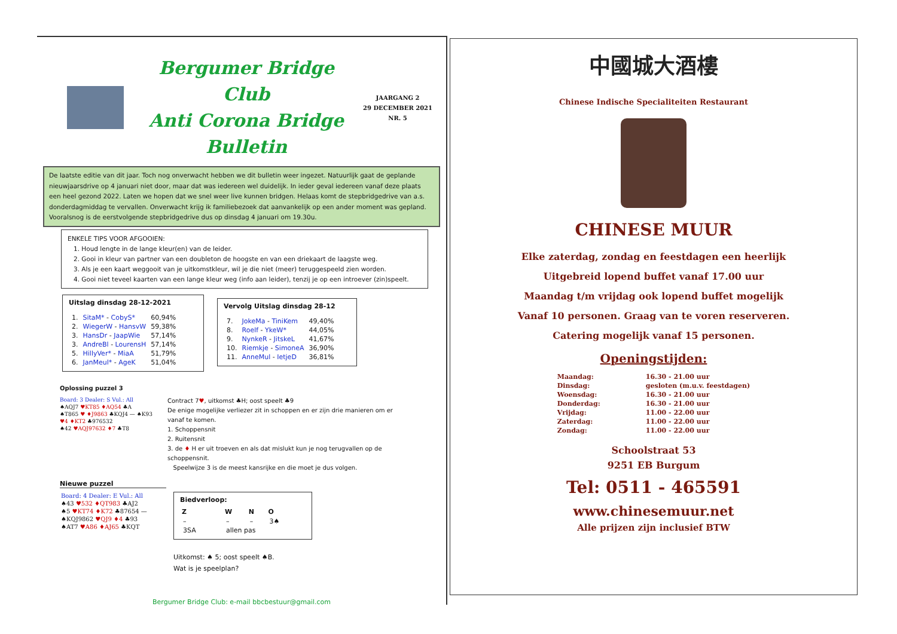Bergumer Bridge Club
Anti Corona Bridge Bulletin
JAARGANG 2
29 DECEMBER 2021
NR. 5
De laatste editie van dit jaar. Toch nog onverwacht hebben we dit bulletin weer ingezet. Natuurlijk gaat de geplande nieuwjaarsdrive op 4 januari niet door, maar dat was iedereen wel duidelijk. In ieder geval iedereen vanaf deze plaats een heel gezond 2022. Laten we hopen dat we snel weer live kunnen bridgen. Helaas komt de stepbridgedrive van a.s. donderdagmiddag te vervallen. Onverwacht krijg ik familiebezoek dat aanvankelijk op een ander moment was gepland. Vooralsnog is de eerstvolgende stepbridgedrive dus op dinsdag 4 januari om 19.30u.
ENKELE TIPS VOOR AFGOOIEN:
1. Houd lengte in de lange kleur(en) van de leider.
2. Gooi in kleur van partner van een doubleton de hoogste en van een driekaart de laagste weg.
3. Als je een kaart weggooit van je uitkomstkleur, wil je die niet (meer) teruggespeeld zien worden.
4. Gooi niet teveel kaarten van een lange kleur weg (info aan leider), tenzij je op een introever (zin)speelt.
Uitslag dinsdag 28-12-2021
| 1. | SitaM* - CobyS* | 60,94% |
| 2. | WiegerW - HansvW | 59,38% |
| 3. | HansDr - JaapWie | 57,14% |
| 3. | AndreBl - LourensH | 57,14% |
| 5. | HillyVer* - MiaA | 51,79% |
| 6. | JanMeul* - AgeK | 51,04% |
Vervolg Uitslag dinsdag 28-12
| 7. | JokeMa - TiniKem | 49,40% |
| 8. | Roelf - YkeW* | 44,05% |
| 9. | NynkeR - JitskeL | 41,67% |
| 10. | Riemkje - SimoneA | 36,90% |
| 11. | AnneMul - IetjeD | 36,81% |
Oplossing puzzel 3
Board: 3 Dealer: S Vul.: All
♠AQJ7 ♥KT85 ♦AQ54 ♣A
♠T865 ♥ ♦J9863 ♣KQJ4 — ♠K93 ♥4 ♦KT2 ♣976532
♠42 ♥AQJ97632 ♦7 ♣T8
Contract 7♥, uitkomst ♣H; oost speelt ♣9
De enige mogelijke verliezer zit in schoppen en er zijn drie manieren om er vanaf te komen.
1. Schoppensnit
2. Ruitensnit
3. de ♦ H er uit troeven en als dat mislukt kun je nog terugvallen op de schoppensnit.
Speelwijze 3 is de meest kansrijke en die moet je dus volgen.
Nieuwe puzzel
Board: 4 Dealer: E Vul.: All
♠43 ♥532 ♦QT983 ♣AJ2
♠5 ♥KT74 ♦K72 ♣87654 — ♠KQJ9862 ♥QJ9 ♦4 ♣93
♠AT7 ♥A86 ♦AJ65 ♣KQT
Biedverloop:
| Z | W | N | O |
| --- | --- | --- | --- |
| – | – | – | 3♠ |
| 3SA | allen pas | | |
Uitkomst: ♠ 5; oost speelt ♠B.
Wat is je speelplan?
Bergumer Bridge Club: e-mail bbcbestuur@gmail.com
中國城大酒樓
Chinese Indische Specialiteiten Restaurant
CHINESE MUUR
Elke zaterdag, zondag en feestdagen een heerlijk
Uitgebreid lopend buffet vanaf 17.00 uur
Maandag t/m vrijdag ook lopend buffet mogelijk
Vanaf 10 personen. Graag van te voren reserveren.
Catering mogelijk vanaf 15 personen.
Openingstijden:
| Maandag: | 16.30 - 21.00 uur |
| Dinsdag: | gesloten (m.u.v. feestdagen) |
| Woensdag: | 16.30 - 21.00 uur |
| Donderdag: | 16.30 - 21.00 uur |
| Vrijdag: | 11.00 - 22.00 uur |
| Zaterdag: | 11.00 - 22.00 uur |
| Zondag: | 11.00 - 22.00 uur |
Schoolstraat 53
9251 EB Burgum
Tel: 0511 - 465591
www.chinesemuur.net
Alle prijzen zijn inclusief BTW